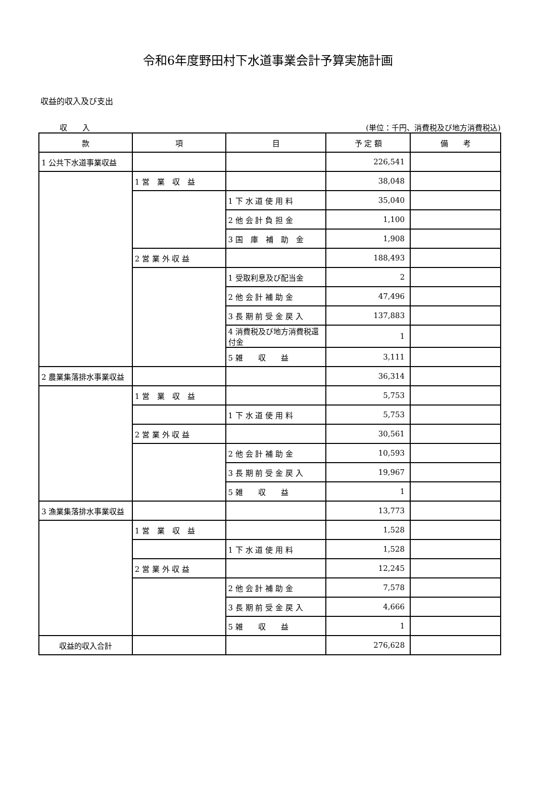令和6年度野田村下水道事業会計予算実施計画
収益的収入及び支出
収　　入 (単位：千円、消費税及び地方消費税込)
| 款 | 項 | 目 | 予 定 額 | 備 考 |
| --- | --- | --- | --- | --- |
| 1 公共下水道事業収益 | | | 226,541 | |
| | 1 営 業 収 益 | | 38,048 | |
| | | 1 下 水 道 使 用 料 | 35,040 | |
| | | 2 他 会 計 負 担 金 | 1,100 | |
| | | 3 国 庫 補 助 金 | 1,908 | |
| | 2 営 業 外 収 益 | | 188,493 | |
| | | 1 受取利息及び配当金 | 2 | |
| | | 2 他 会 計 補 助 金 | 47,496 | |
| | | 3 長 期 前 受 金 戻 入 | 137,883 | |
| | | 4 消費税及び地方消費税還付金 | 1 | |
| | | 5 雑 収 益 | 3,111 | |
| 2 農業集落排水事業収益 | | | 36,314 | |
| | 1 営 業 収 益 | | 5,753 | |
| | | 1 下 水 道 使 用 料 | 5,753 | |
| | 2 営 業 外 収 益 | | 30,561 | |
| | | 2 他 会 計 補 助 金 | 10,593 | |
| | | 3 長 期 前 受 金 戻 入 | 19,967 | |
| | | 5 雑 収 益 | 1 | |
| 3 漁業集落排水事業収益 | | | 13,773 | |
| | 1 営 業 収 益 | | 1,528 | |
| | | 1 下 水 道 使 用 料 | 1,528 | |
| | 2 営 業 外 収 益 | | 12,245 | |
| | | 2 他 会 計 補 助 金 | 7,578 | |
| | | 3 長 期 前 受 金 戻 入 | 4,666 | |
| | | 5 雑 収 益 | 1 | |
| 収益的収入合計 | | | 276,628 | |